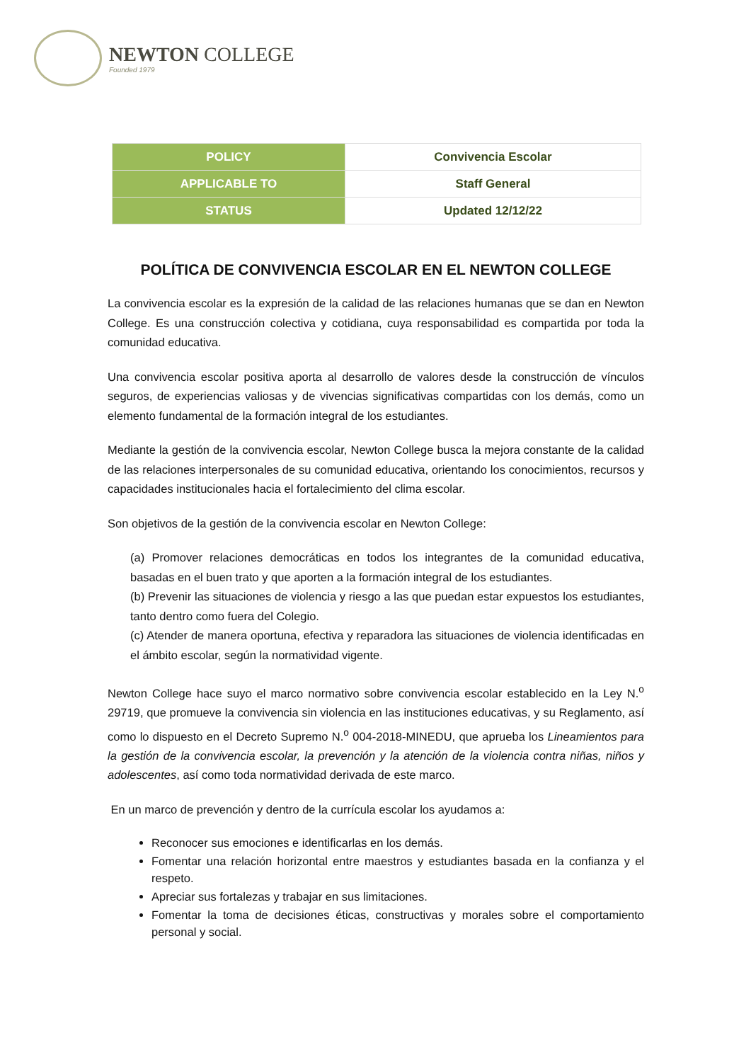NEWTON COLLEGE
Founded 1979
| POLICY | Convivencia Escolar |
| APPLICABLE TO | Staff General |
| STATUS | Updated 12/12/22 |
POLÍTICA DE CONVIVENCIA ESCOLAR EN EL NEWTON COLLEGE
La convivencia escolar es la expresión de la calidad de las relaciones humanas que se dan en Newton College. Es una construcción colectiva y cotidiana, cuya responsabilidad es compartida por toda la comunidad educativa.
Una convivencia escolar positiva aporta al desarrollo de valores desde la construcción de vínculos seguros, de experiencias valiosas y de vivencias significativas compartidas con los demás, como un elemento fundamental de la formación integral de los estudiantes.
Mediante la gestión de la convivencia escolar, Newton College busca la mejora constante de la calidad de las relaciones interpersonales de su comunidad educativa, orientando los conocimientos, recursos y capacidades institucionales hacia el fortalecimiento del clima escolar.
Son objetivos de la gestión de la convivencia escolar en Newton College:
(a) Promover relaciones democráticas en todos los integrantes de la comunidad educativa, basadas en el buen trato y que aporten a la formación integral de los estudiantes.
(b) Prevenir las situaciones de violencia y riesgo a las que puedan estar expuestos los estudiantes, tanto dentro como fuera del Colegio.
(c) Atender de manera oportuna, efectiva y reparadora las situaciones de violencia identificadas en el ámbito escolar, según la normatividad vigente.
Newton College hace suyo el marco normativo sobre convivencia escolar establecido en la Ley N.<sup>o</sup> 29719, que promueve la convivencia sin violencia en las instituciones educativas, y su Reglamento, así como lo dispuesto en el Decreto Supremo N.<sup>o</sup> 004-2018-MINEDU, que aprueba los Lineamientos para la gestión de la convivencia escolar, la prevención y la atención de la violencia contra niñas, niños y adolescentes, así como toda normatividad derivada de este marco.
En un marco de prevención y dentro de la currícula escolar los ayudamos a:
Reconocer sus emociones e identificarlas en los demás.
Fomentar una relación horizontal entre maestros y estudiantes basada en la confianza y el respeto.
Apreciar sus fortalezas y trabajar en sus limitaciones.
Fomentar la toma de decisiones éticas, constructivas y morales sobre el comportamiento personal y social.